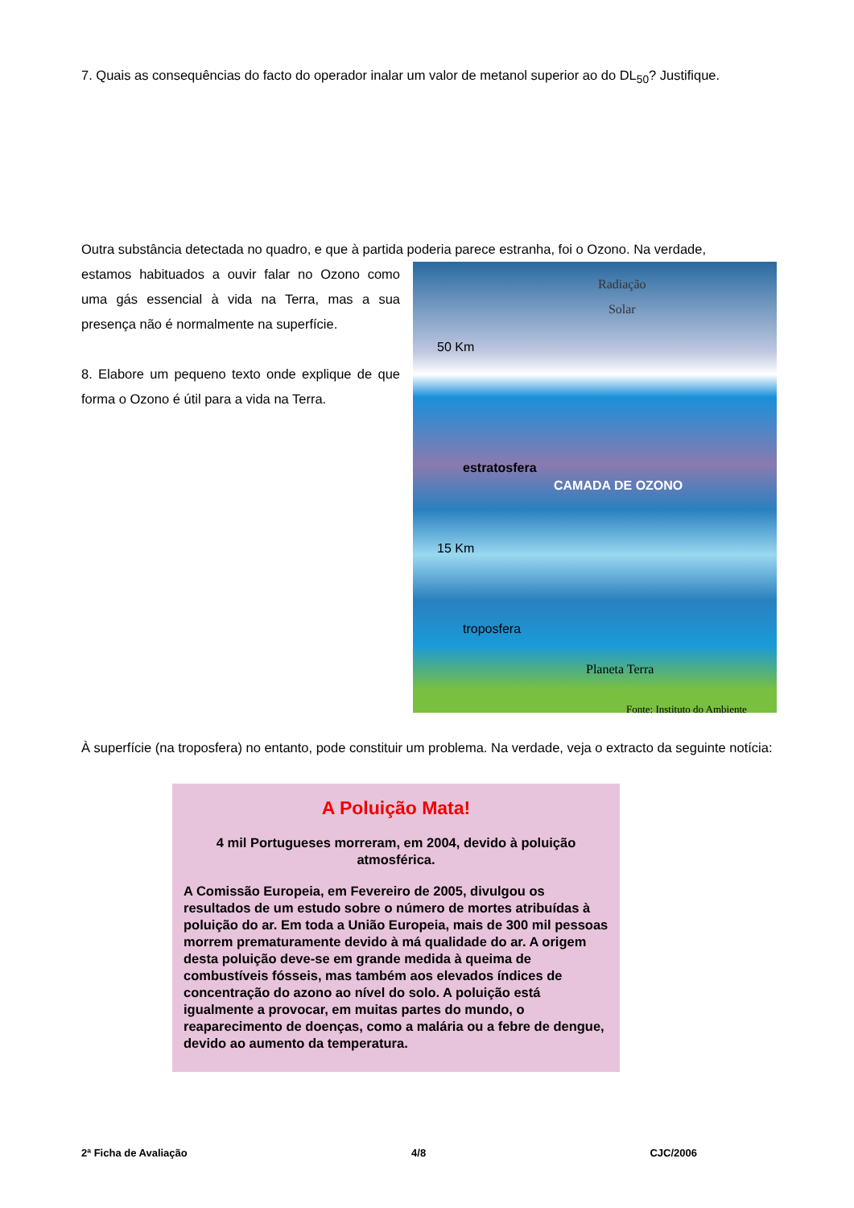7. Quais as consequências do facto do operador inalar um valor de metanol superior ao do DL<sub>50</sub>? Justifique.
Outra substância detectada no quadro, e que à partida poderia parece estranha, foi o Ozono. Na verdade,
estamos habituados a ouvir falar no Ozono como uma gás essencial à vida na Terra, mas a sua presença não é normalmente na superfície.
8. Elabore um pequeno texto onde explique de que forma o Ozono é útil para a vida na Terra.
Radiação
Solar
50 Km
15 Km
estratosfera
troposfera
CAMADA DE OZONO
Planeta Terra
Fonte: Instituto do Ambiente
À superfície (na troposfera) no entanto, pode constituir um problema. Na verdade, veja o extracto da seguinte notícia:
A Poluição Mata!
4 mil Portugueses morreram, em 2004, devido à poluição atmosférica.
A Comissão Europeia, em Fevereiro de 2005, divulgou os resultados de um estudo sobre o número de mortes atribuídas à poluição do ar. Em toda a União Europeia, mais de 300 mil pessoas morrem prematuramente devido à má qualidade do ar. A origem desta poluição deve-se em grande medida à queima de combustíveis fósseis, mas também aos elevados índices de concentração do azono ao nível do solo. A poluição está igualmente a provocar, em muitas partes do mundo, o reaparecimento de doenças, como a malária ou a febre de dengue, devido ao aumento da temperatura.
2ª Ficha de Avaliação 4/8 CJC/2006